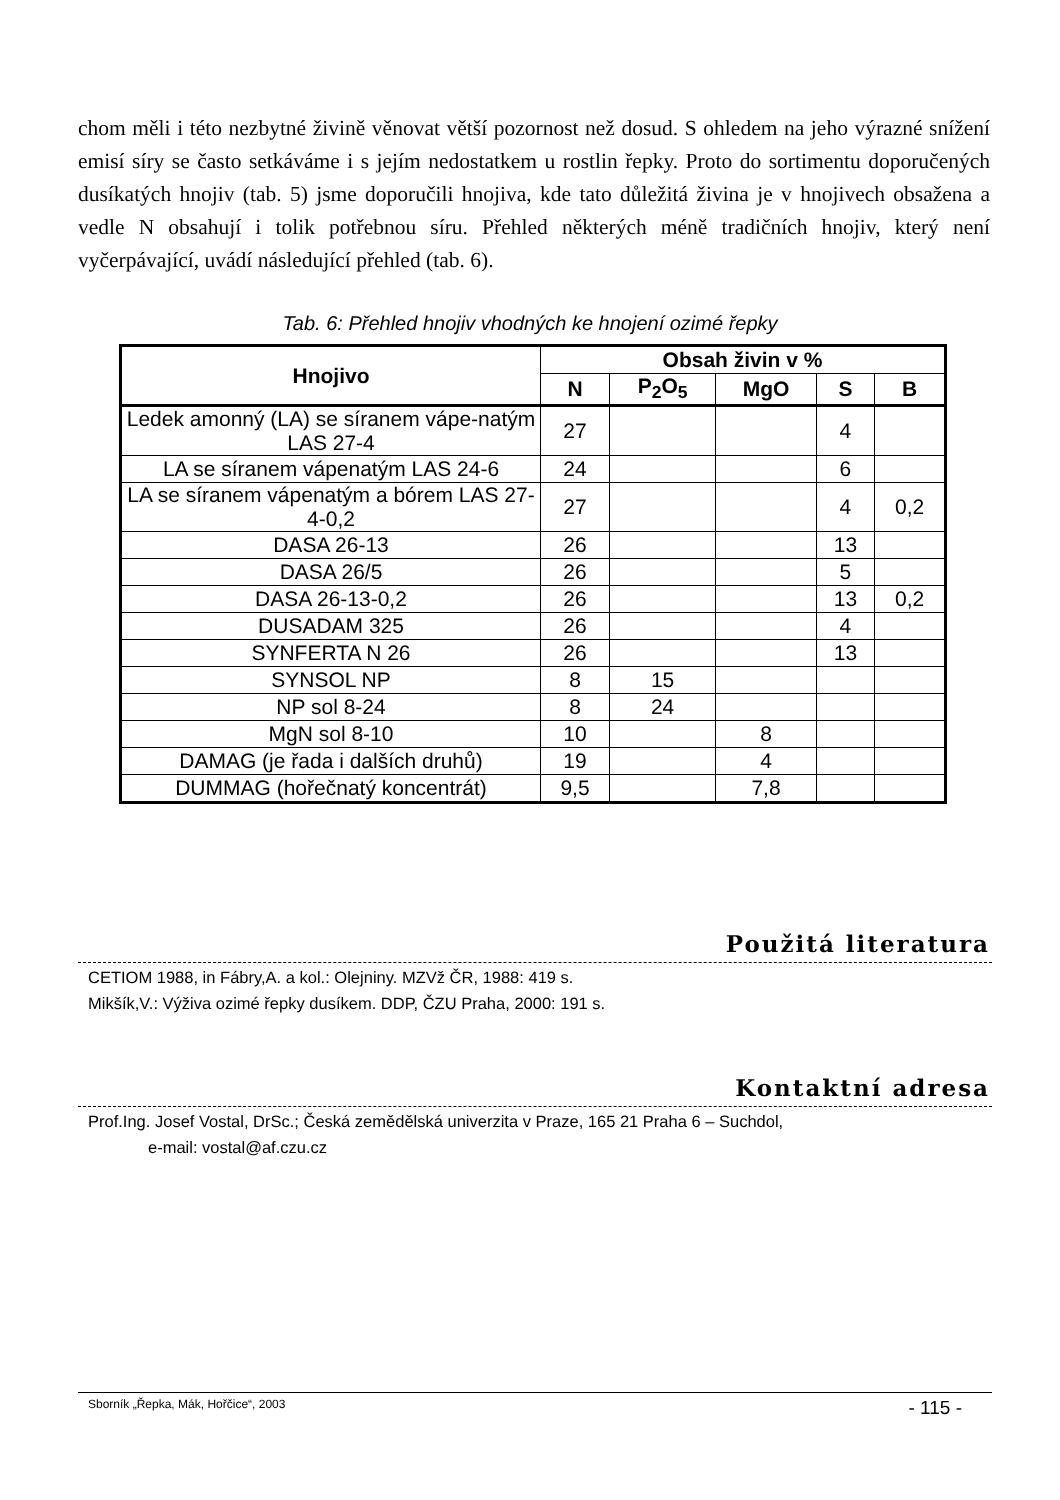chom měli i této nezbytné živině věnovat větší pozornost než dosud. S ohledem na jeho výrazné snížení emisí síry se často setkáváme i s jejím nedostatkem u rostlin řepky. Proto do sortimentu doporučených dusíkatých hnojiv (tab. 5) jsme doporučili hnojiva, kde tato důležitá živina je v hnojivech obsažena a vedle N obsahují i tolik potřebnou síru. Přehled některých méně tradičních hnojiv, který není vyčerpávající, uvádí následující přehled (tab. 6).
Tab. 6: Přehled hnojiv vhodných ke hnojení ozimé řepky
| Hnojivo | Obsah živin v % | | | | |
| --- | --- | --- | --- | --- | --- |
| | N | P<sub>2</sub>O<sub>5</sub> | MgO | S | B |
| Ledek amonný (LA) se síranem vápe-natým LAS 27-4 | 27 | | | 4 | |
| LA se síranem vápenatým LAS 24-6 | 24 | | | 6 | |
| LA se síranem vápenatým a bórem LAS 27-4-0,2 | 27 | | | 4 | 0,2 |
| DASA 26-13 | 26 | | | 13 | |
| DASA 26/5 | 26 | | | 5 | |
| DASA 26-13-0,2 | 26 | | | 13 | 0,2 |
| DUSADAM 325 | 26 | | | 4 | |
| SYNFERTA N 26 | 26 | | | 13 | |
| SYNSOL NP | 8 | 15 | | | |
| NP sol 8-24 | 8 | 24 | | | |
| MgN sol 8-10 | 10 | | 8 | | |
| DAMAG (je řada i dalších druhů) | 19 | | 4 | | |
| DUMMAG (hořečnatý koncentrát) | 9,5 | | 7,8 | | |
Použitá literatura
CETIOM 1988, in Fábry,A. a kol.: Olejniny. MZVž ČR, 1988: 419 s.
Mikšík,V.: Výživa ozimé řepky dusíkem. DDP, ČZU Praha, 2000: 191 s.
Kontaktní adresa
Prof.Ing. Josef Vostal, DrSc.; Česká zemědělská univerzita v Praze, 165 21 Praha 6 – Suchdol,
e-mail: vostal@af.czu.cz
Sborník „Řepka, Mák, Hořčice“, 2003 - 115 -